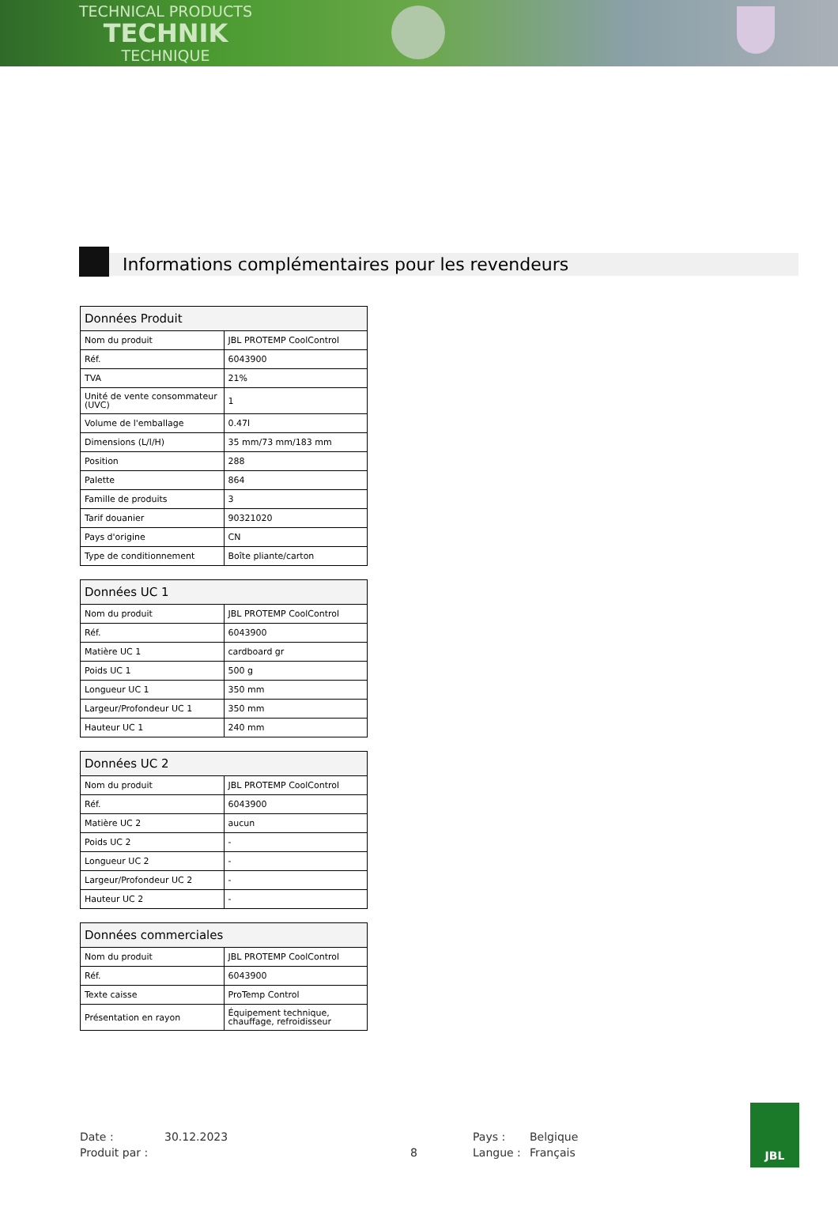TECHNICAL PRODUCTS
TECHNIK
TECHNIQUE
Informations complémentaires pour les revendeurs
| Données Produit | |
| --- | --- |
| Nom du produit | JBL PROTEMP CoolControl |
| Réf. | 6043900 |
| TVA | 21% |
| Unité de vente consommateur (UVC) | 1 |
| Volume de l'emballage | 0.47l |
| Dimensions (L/l/H) | 35 mm/73 mm/183 mm |
| Position | 288 |
| Palette | 864 |
| Famille de produits | 3 |
| Tarif douanier | 90321020 |
| Pays d'origine | CN |
| Type de conditionnement | Boîte pliante/carton |
| Données UC 1 | |
| --- | --- |
| Nom du produit | JBL PROTEMP CoolControl |
| Réf. | 6043900 |
| Matière UC 1 | cardboard gr |
| Poids UC 1 | 500 g |
| Longueur UC 1 | 350 mm |
| Largeur/Profondeur UC 1 | 350 mm |
| Hauteur UC 1 | 240 mm |
| Données UC 2 | |
| --- | --- |
| Nom du produit | JBL PROTEMP CoolControl |
| Réf. | 6043900 |
| Matière UC 2 | aucun |
| Poids UC 2 | - |
| Longueur UC 2 | - |
| Largeur/Profondeur UC 2 | - |
| Hauteur UC 2 | - |
| Données commerciales | |
| --- | --- |
| Nom du produit | JBL PROTEMP CoolControl |
| Réf. | 6043900 |
| Texte caisse | ProTemp Control |
| Présentation en rayon | Équipement technique, chauffage, refroidisseur |
Date : 30.12.2023 Pays : Belgique Produit par : 8 Langue : Français
JBL